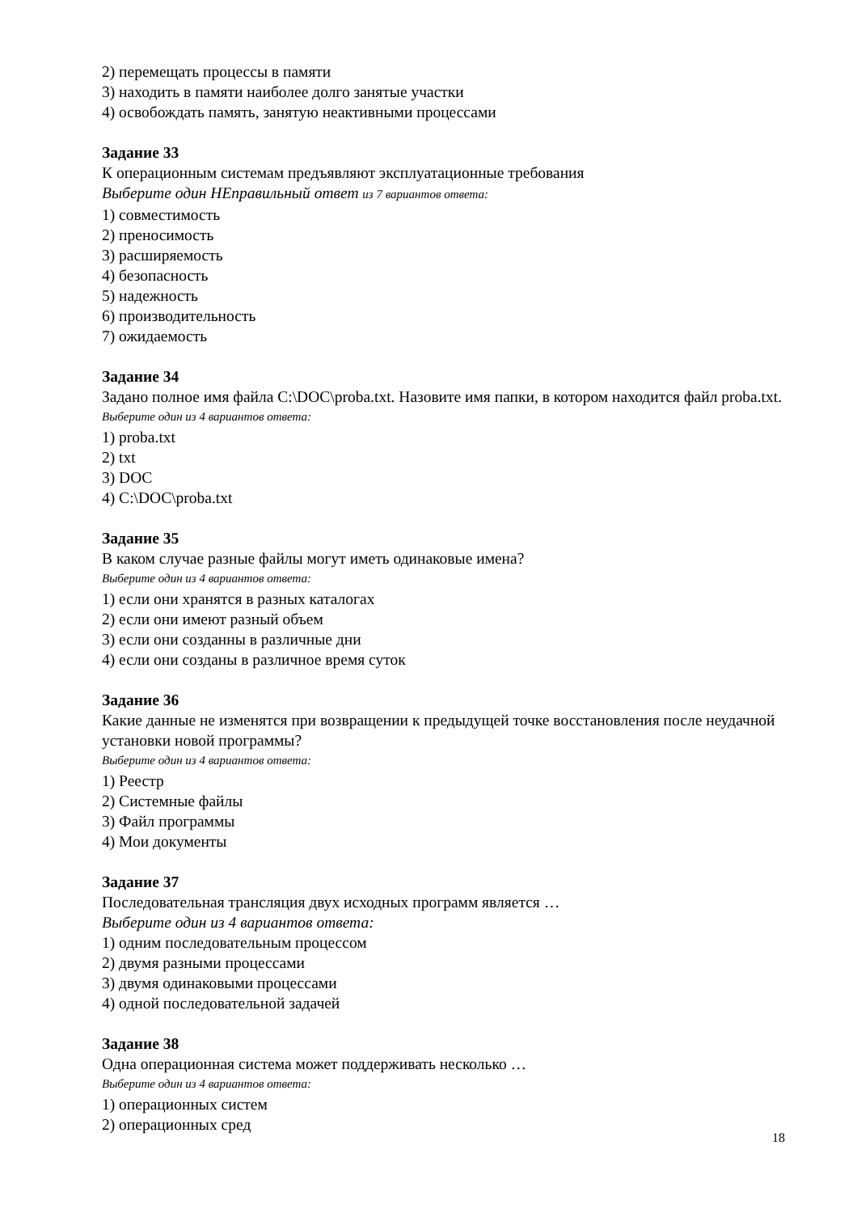2) перемещать процессы в памяти
3) находить в памяти наиболее долго занятые участки
4) освобождать память, занятую неактивными процессами
Задание 33
К операционным системам предъявляют эксплуатационные требования
Выберите один НЕправильный ответ из 7 вариантов ответа:
1) совместимость
2) преносимость
3) расширяемость
4) безопасность
5) надежность
6) производительность
7) ожидаемость
Задание 34
Задано полное имя файла C:\DOC\proba.txt. Назовите имя папки, в котором находится файл proba.txt.
Выберите один из 4 вариантов ответа:
1) proba.txt
2) txt
3) DOC
4) C:\DOC\proba.txt
Задание 35
В каком случае разные файлы могут иметь одинаковые имена?
Выберите один из 4 вариантов ответа:
1) если они хранятся в разных каталогах
2) если они имеют разный объем
3) если они созданны в различные дни
4) если они созданы в различное время суток
Задание 36
Какие данные не изменятся при возвращении к предыдущей точке восстановления после неудачной установки новой программы?
Выберите один из 4 вариантов ответа:
1) Реестр
2) Системные файлы
3) Файл программы
4) Мои документы
Задание 37
Последовательная трансляция двух исходных программ является …
Выберите один из 4 вариантов ответа:
1) одним последовательным процессом
2) двумя разными процессами
3) двумя одинаковыми процессами
4) одной последовательной задачей
Задание 38
Одна операционная система может поддерживать несколько …
Выберите один из 4 вариантов ответа:
1) операционных систем
2) операционных сред
18